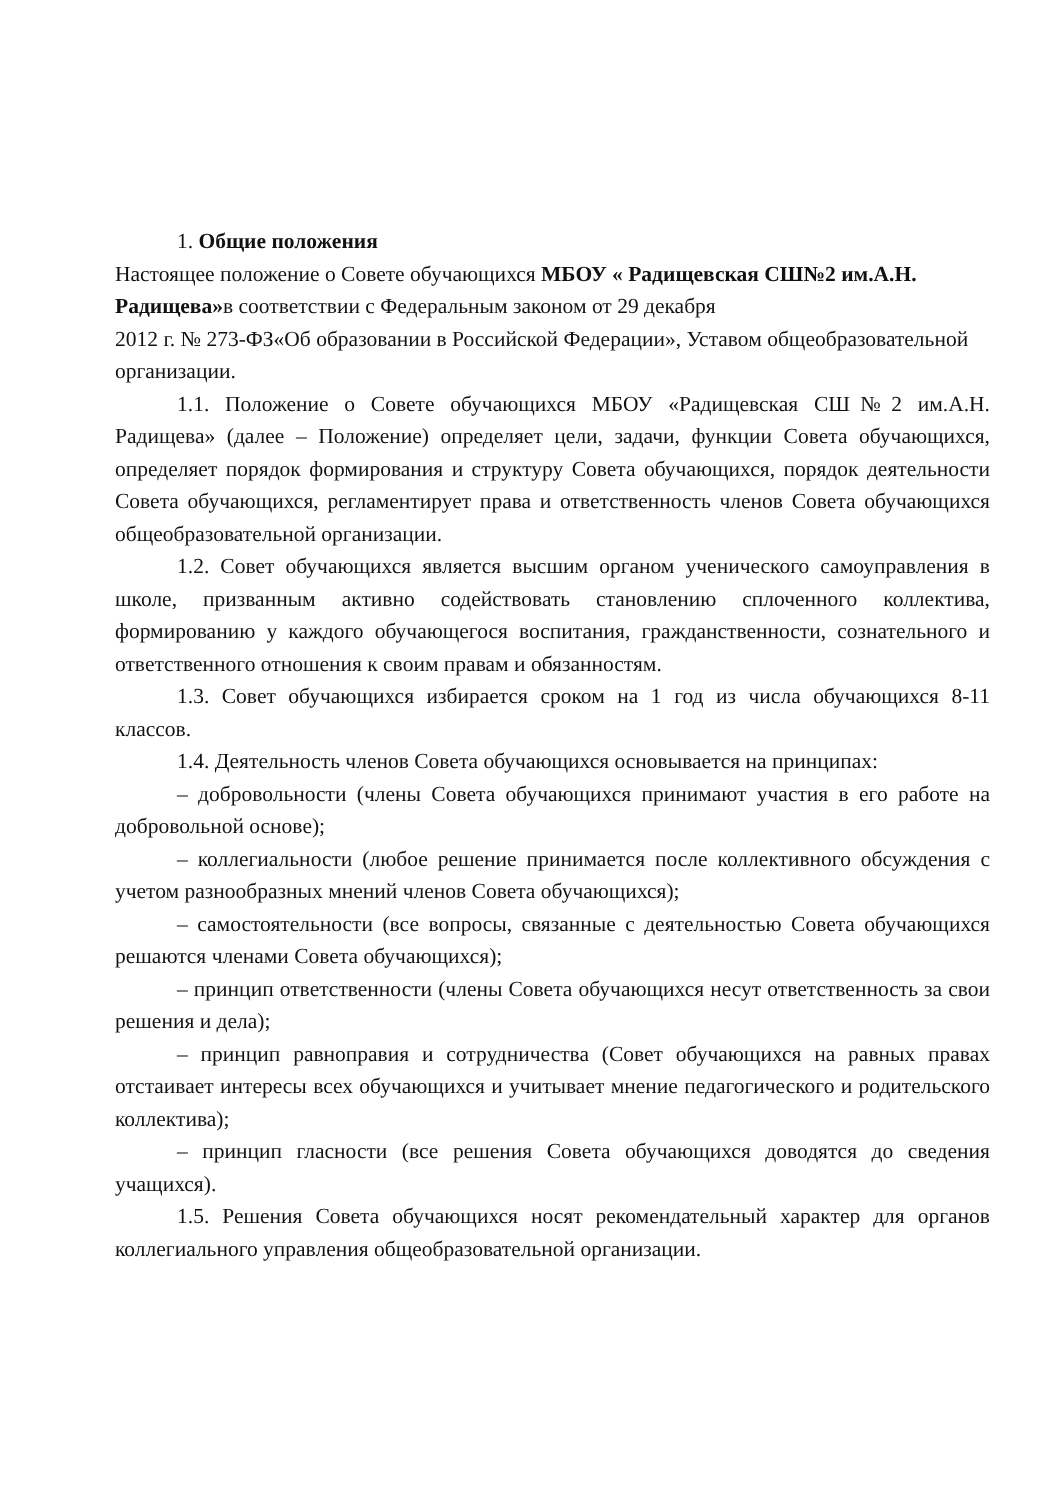1. Общие положения
Настоящее положение о Совете обучающихся МБОУ « Радищевская СШ№2 им.А.Н. Радищева»в соответствии с Федеральным законом от 29 декабря
2012 г. № 273-ФЗ«Об образовании в Российской Федерации», Уставом общеобразовательной организации.
1.1. Положение о Совете обучающихся МБОУ «Радищевская СШ№2 им.А.Н. Радищева» (далее – Положение) определяет цели, задачи, функции Совета обучающихся, определяет порядок формирования и структуру Совета обучающихся, порядок деятельности Совета обучающихся, регламентирует права и ответственность членов Совета обучающихся общеобразовательной организации.
1.2. Совет обучающихся является высшим органом ученического самоуправления в школе, призванным активно содействовать становлению сплоченного коллектива, формированию у каждого обучающегося воспитания, гражданственности, сознательного и ответственного отношения к своим правам и обязанностям.
1.3. Совет обучающихся избирается сроком на 1 год из числа обучающихся 8-11 классов.
1.4. Деятельность членов Совета обучающихся основывается на принципах:
– добровольности (члены Совета обучающихся принимают участия в его работе на добровольной основе);
– коллегиальности (любое решение принимается после коллективного обсуждения с учетом разнообразных мнений членов Совета обучающихся);
– самостоятельности (все вопросы, связанные с деятельностью Совета обучающихся решаются членами Совета обучающихся);
– принцип ответственности (члены Совета обучающихся несут ответственность за свои решения и дела);
– принцип равноправия и сотрудничества (Совет обучающихся на равных правах отстаивает интересы всех обучающихся и учитывает мнение педагогического и родительского коллектива);
– принцип гласности (все решения Совета обучающихся доводятся до сведения учащихся).
1.5. Решения Совета обучающихся носят рекомендательный характер для органов коллегиального управления общеобразовательной организации.